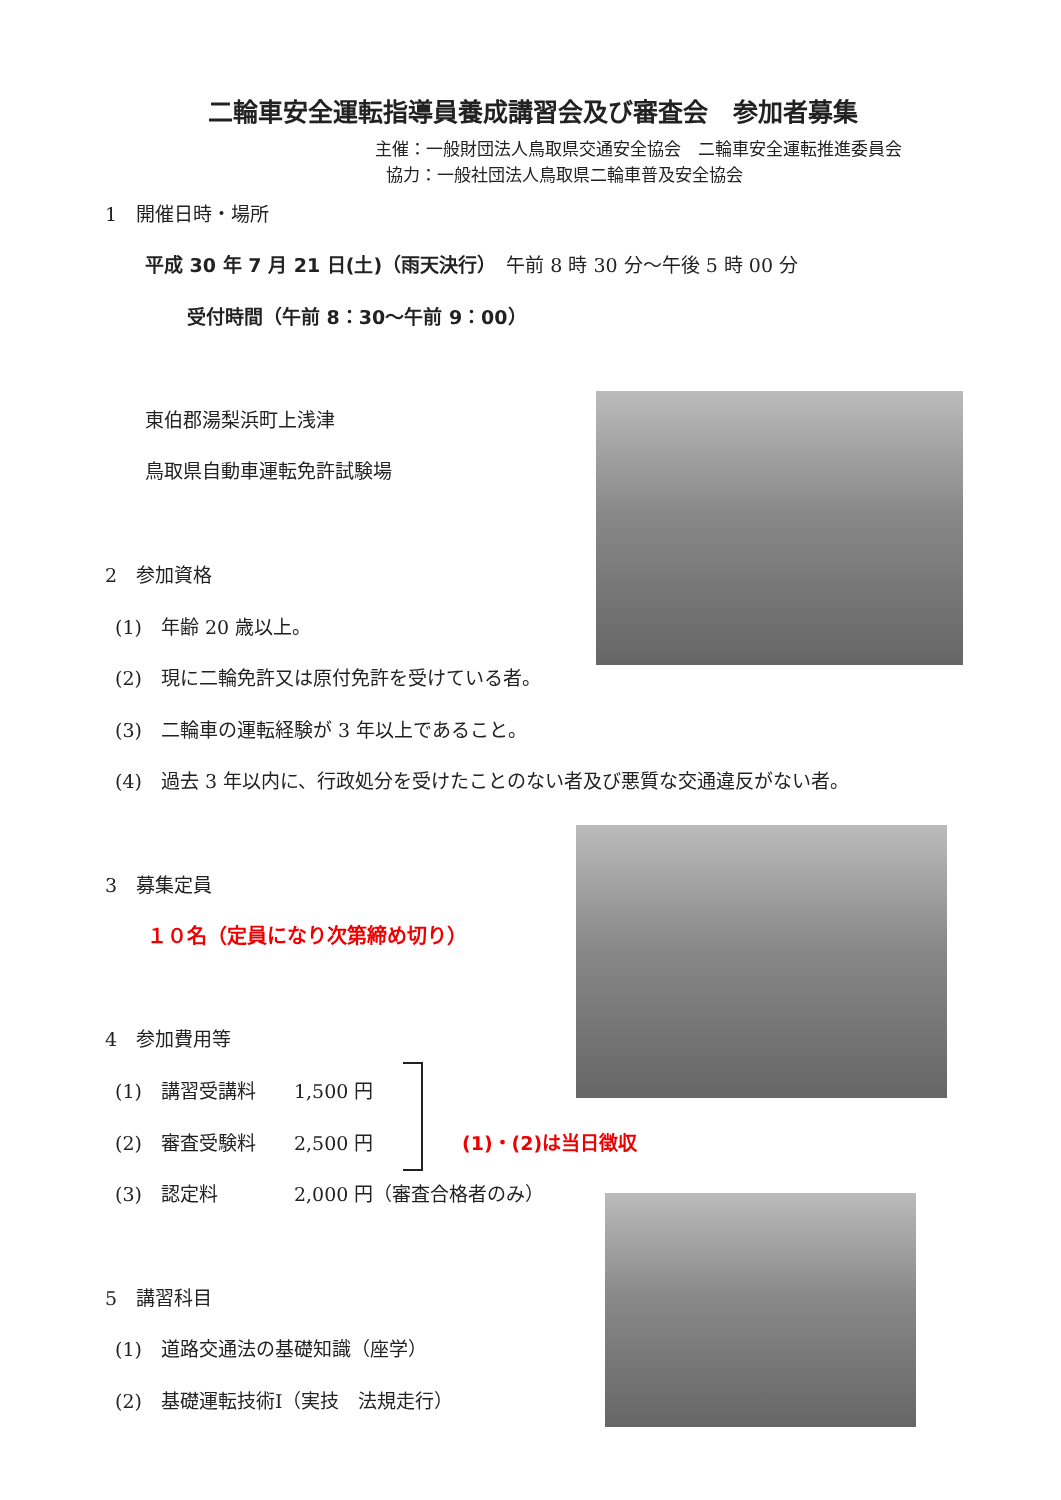二輪車安全運転指導員養成講習会及び審査会　参加者募集
主催：一般財団法人鳥取県交通安全協会　二輪車安全運転推進委員会
協力：一般社団法人鳥取県二輪車普及安全協会
1　開催日時・場所
平成 30 年 7 月 21 日(土)（雨天決行）　午前 8 時 30 分～午後 5 時 00 分
受付時間（午前 8：30～午前 9：00）
東伯郡湯梨浜町上浅津
鳥取県自動車運転免許試験場
2　参加資格
(1)　年齢 20 歳以上。
(2)　現に二輪免許又は原付免許を受けている者。
(3)　二輪車の運転経験が 3 年以上であること。
(4)　過去 3 年以内に、行政処分を受けたことのない者及び悪質な交通違反がない者。
3　募集定員
１０名（定員になり次第締め切り）
4　参加費用等
(1)　講習受講料　　1,500 円
(2)　審査受験料　　2,500 円 (1)・(2)は当日徴収
(3)　認定料　　　　2,000 円（審査合格者のみ）
5　講習科目
(1)　道路交通法の基礎知識（座学）
(2)　基礎運転技術Ⅰ（実技　法規走行）